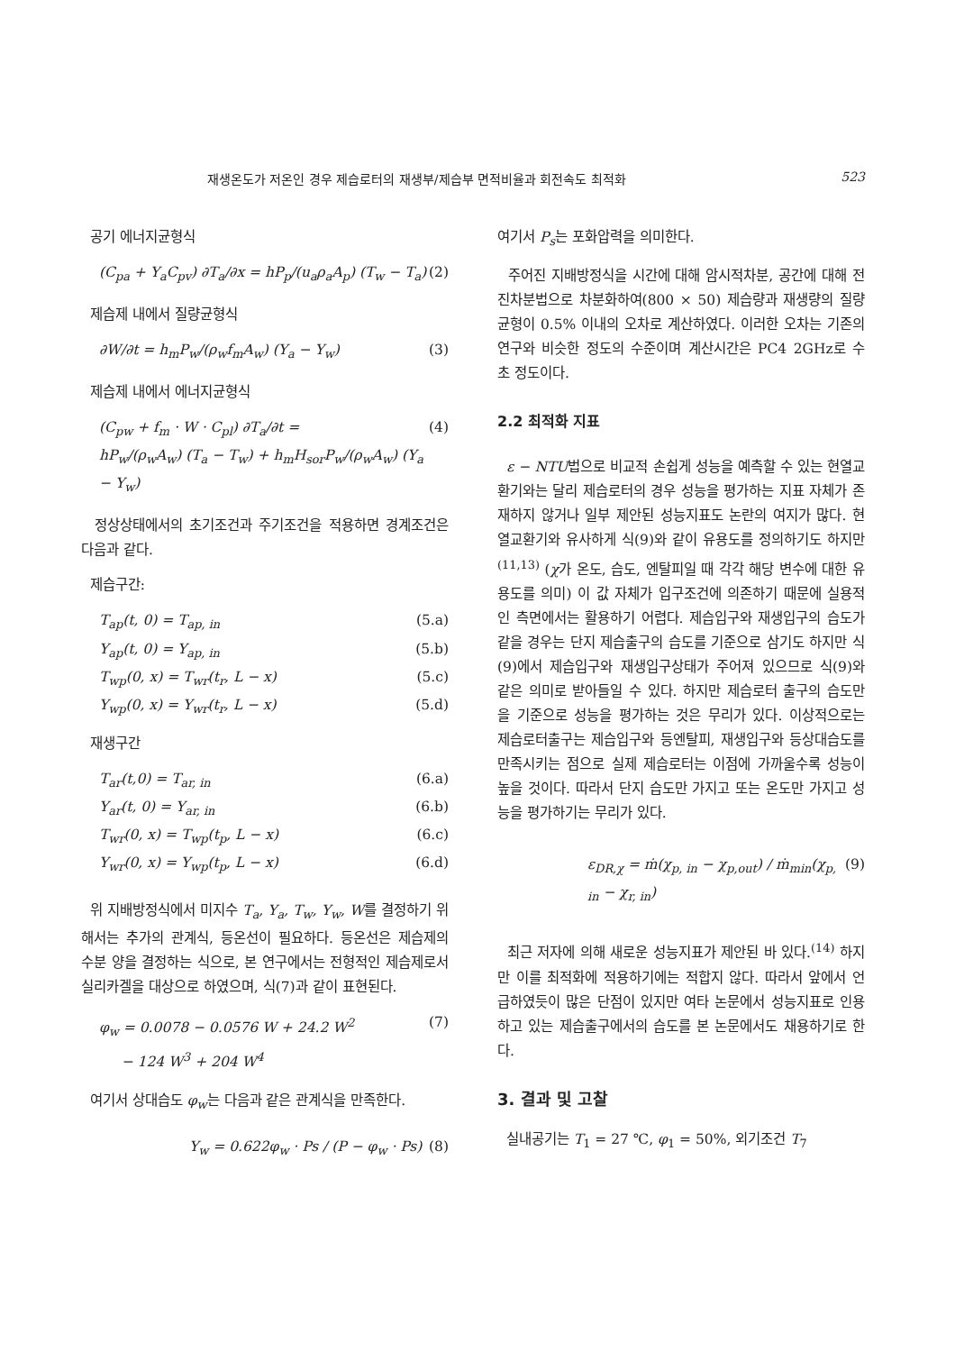재생온도가 저온인 경우 제습로터의 재생부/제습부 면적비율과 회전속도 최적화 523
공기 에너지균형식
(C<sub>pa</sub> + Y<sub>a</sub>C<sub>pv</sub>) ∂T<sub>a</sub>/∂x = hP<sub>p</sub>/(u<sub>a</sub>ρ<sub>a</sub>A<sub>p</sub>) (T<sub>w</sub> − T<sub>a</sub>) (2)
제습제 내에서 질량균형식
∂W/∂t = h<sub>m</sub>P<sub>w</sub>/(ρ<sub>w</sub>f<sub>m</sub>A<sub>w</sub>) (Y<sub>a</sub> − Y<sub>w</sub>) (3)
제습제 내에서 에너지균형식
(C<sub>pw</sub> + f<sub>m</sub> · W · C<sub>pl</sub>) ∂T<sub>a</sub>/∂t =
hP<sub>w</sub>/(ρ<sub>w</sub>A<sub>w</sub>) (T<sub>a</sub> − T<sub>w</sub>) + h<sub>m</sub>H<sub>sor</sub>P<sub>w</sub>/(ρ<sub>w</sub>A<sub>w</sub>) (Y<sub>a</sub> − Y<sub>w</sub>) (4)
정상상태에서의 초기조건과 주기조건을 적용하면 경계조건은 다음과 같다.
제습구간:
T<sub>ap</sub>(t, 0) = T<sub>ap, in</sub> (5.a)
Y<sub>ap</sub>(t, 0) = Y<sub>ap, in</sub> (5.b)
T<sub>wp</sub>(0, x) = T<sub>wr</sub>(t<sub>r</sub>, L − x) (5.c)
Y<sub>wp</sub>(0, x) = Y<sub>wr</sub>(t<sub>r</sub>, L − x) (5.d)
재생구간
T<sub>ar</sub>(t,0) = T<sub>ar, in</sub> (6.a)
Y<sub>ar</sub>(t, 0) = Y<sub>ar, in</sub> (6.b)
T<sub>wr</sub>(0, x) = T<sub>wp</sub>(t<sub>p</sub>, L − x) (6.c)
Y<sub>wr</sub>(0, x) = Y<sub>wp</sub>(t<sub>p</sub>, L − x) (6.d)
위 지배방정식에서 미지수 T<sub>a</sub>, Y<sub>a</sub>, T<sub>w</sub>, Y<sub>w</sub>, W를 결정하기 위해서는 추가의 관계식, 등온선이 필요하다. 등온선은 제습제의 수분 양을 결정하는 식으로, 본 연구에서는 전형적인 제습제로서 실리카겔을 대상으로 하였으며, 식(7)과 같이 표현된다.
φ<sub>w</sub> = 0.0078 − 0.0576 W + 24.2 W<sup>2</sup>
− 124 W<sup>3</sup> + 204 W<sup>4</sup> (7)
여기서 상대습도 φ<sub>w</sub>는 다음과 같은 관계식을 만족한다.
Y<sub>w</sub> = 0.622φ<sub>w</sub> · Ps / (P − φ<sub>w</sub> · Ps) (8)
여기서 P<sub>s</sub>는 포화압력을 의미한다.
주어진 지배방정식을 시간에 대해 암시적차분, 공간에 대해 전진차분법으로 차분화하여(800 × 50) 제습량과 재생량의 질량균형이 0.5% 이내의 오차로 계산하였다. 이러한 오차는 기존의 연구와 비슷한 정도의 수준이며 계산시간은 PC4 2GHz로 수 초 정도이다.
2.2 최적화 지표
ε − NTU법으로 비교적 손쉽게 성능을 예측할 수 있는 현열교환기와는 달리 제습로터의 경우 성능을 평가하는 지표 자체가 존재하지 않거나 일부 제안된 성능지표도 논란의 여지가 많다. 현열교환기와 유사하게 식(9)와 같이 유용도를 정의하기도 하지만<sup>(11,13)</sup> (χ가 온도, 습도, 엔탈피일 때 각각 해당 변수에 대한 유용도를 의미) 이 값 자체가 입구조건에 의존하기 때문에 실용적인 측면에서는 활용하기 어렵다. 제습입구와 재생입구의 습도가 같을 경우는 단지 제습출구의 습도를 기준으로 삼기도 하지만 식(9)에서 제습입구와 재생입구상태가 주어져 있으므로 식(9)와 같은 의미로 받아들일 수 있다. 하지만 제습로터 출구의 습도만을 기준으로 성능을 평가하는 것은 무리가 있다. 이상적으로는 제습로터출구는 제습입구와 등엔탈피, 재생입구와 등상대습도를 만족시키는 점으로 실제 제습로터는 이점에 가까울수록 성능이 높을 것이다. 따라서 단지 습도만 가지고 또는 온도만 가지고 성능을 평가하기는 무리가 있다.
ε<sub>DR,χ</sub> = ṁ(χ<sub>p, in</sub> − χ<sub>p,out</sub>) / ṁ<sub>min</sub>(χ<sub>p, in</sub> − χ<sub>r, in</sub>) (9)
최근 저자에 의해 새로운 성능지표가 제안된 바 있다.<sup>(14)</sup> 하지만 이를 최적화에 적용하기에는 적합지 않다. 따라서 앞에서 언급하였듯이 많은 단점이 있지만 여타 논문에서 성능지표로 인용하고 있는 제습출구에서의 습도를 본 논문에서도 채용하기로 한다.
3. 결과 및 고찰
실내공기는 T<sub>1</sub> = 27 ℃, φ<sub>1</sub> = 50%, 외기조건 T<sub>7</sub>